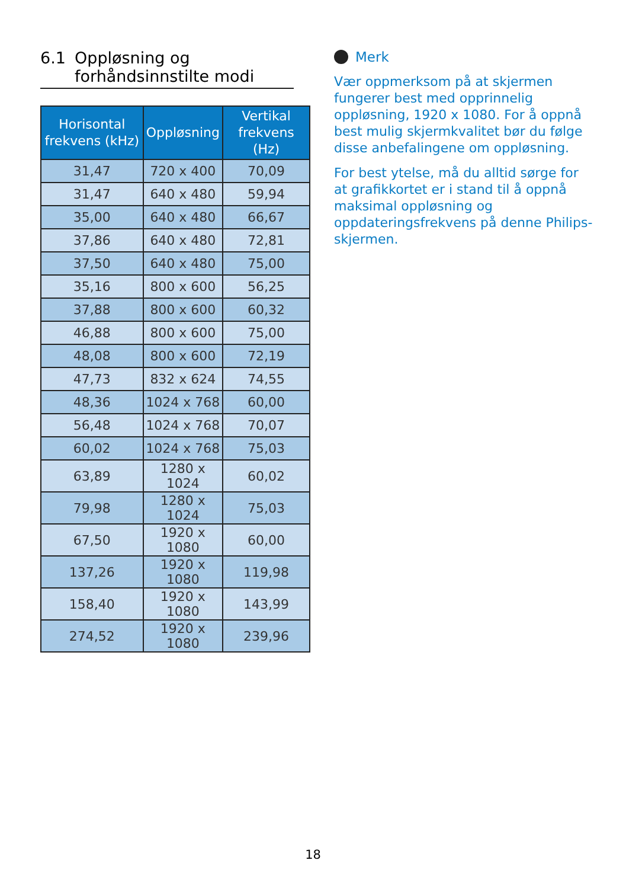6.1 Oppløsning og
forhåndsinnstilte modi
| Horisontal frekvens (kHz) | Oppløsning | Vertikal frekvens (Hz) |
| --- | --- | --- |
| 31,47 | 720 x 400 | 70,09 |
| 31,47 | 640 x 480 | 59,94 |
| 35,00 | 640 x 480 | 66,67 |
| 37,86 | 640 x 480 | 72,81 |
| 37,50 | 640 x 480 | 75,00 |
| 35,16 | 800 x 600 | 56,25 |
| 37,88 | 800 x 600 | 60,32 |
| 46,88 | 800 x 600 | 75,00 |
| 48,08 | 800 x 600 | 72,19 |
| 47,73 | 832 x 624 | 74,55 |
| 48,36 | 1024 x 768 | 60,00 |
| 56,48 | 1024 x 768 | 70,07 |
| 60,02 | 1024 x 768 | 75,03 |
| 63,89 | 1280 x 1024 | 60,02 |
| 79,98 | 1280 x 1024 | 75,03 |
| 67,50 | 1920 x 1080 | 60,00 |
| 137,26 | 1920 x 1080 | 119,98 |
| 158,40 | 1920 x 1080 | 143,99 |
| 274,52 | 1920 x 1080 | 239,96 |
Merk
Vær oppmerksom på at skjermen fungerer best med opprinnelig oppløsning, 1920 x 1080. For å oppnå best mulig skjermkvalitet bør du følge disse anbefalingene om oppløsning.
For best ytelse, må du alltid sørge for at grafikkortet er i stand til å oppnå maksimal oppløsning og oppdateringsfrekvens på denne Philips-skjermen.
18